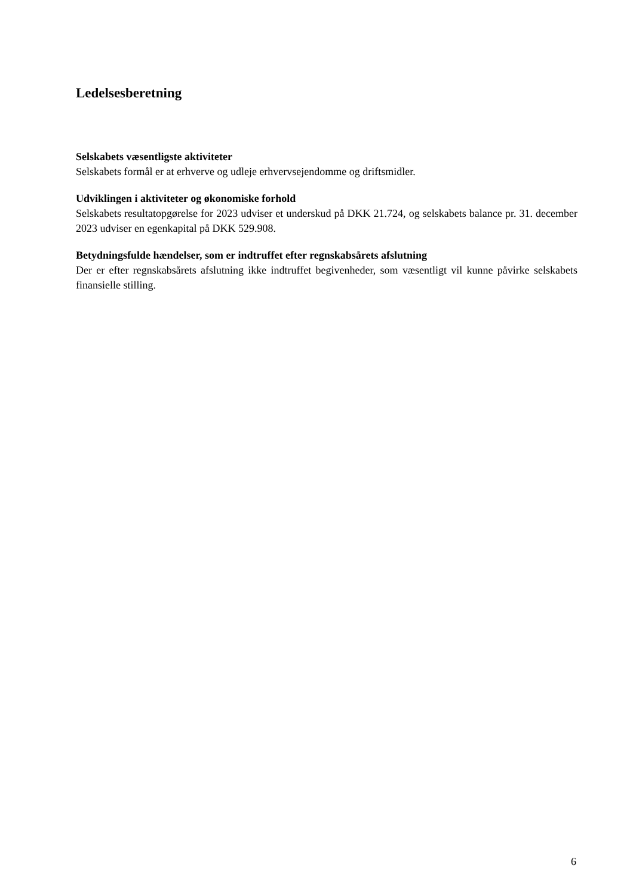Ledelsesberetning
Selskabets væsentligste aktiviteter
Selskabets formål er at erhverve og udleje erhvervsejendomme og driftsmidler.
Udviklingen i aktiviteter og økonomiske forhold
Selskabets resultatopgørelse for 2023 udviser et underskud på DKK 21.724, og selskabets balance pr. 31. december 2023 udviser en egenkapital på DKK 529.908.
Betydningsfulde hændelser, som er indtruffet efter regnskabsårets afslutning
Der er efter regnskabsårets afslutning ikke indtruffet begivenheder, som væsentligt vil kunne påvirke selskabets finansielle stilling.
6